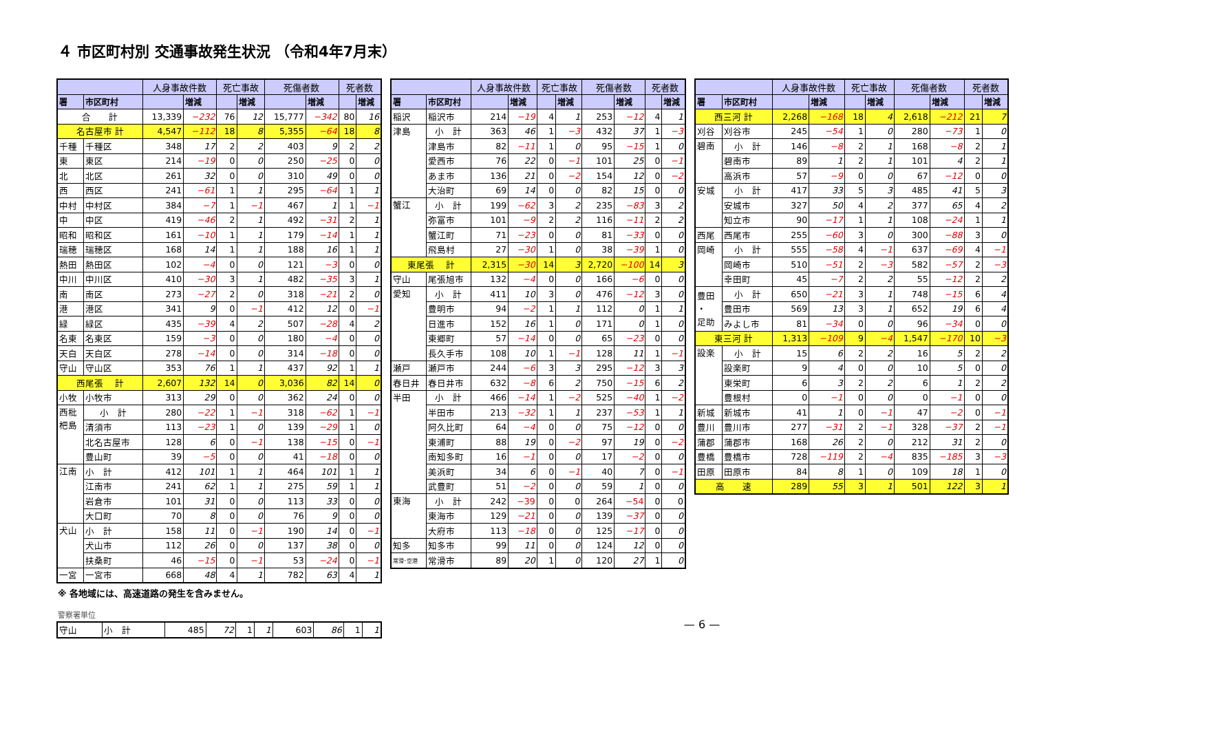４ 市区町村別 交通事故発生状況 （令和4年7月末）
| | | 人身事故件数 | | 死亡事故 | | 死傷者数 | | 死者数 | |
| --- | --- | --- | --- | --- | --- | --- | --- | --- | --- |
| 署 | 市区町村 | | 増減 | | 増減 | | 増減 | | 増減 |
| 合 計 | | 13,339 | −232 | 76 | 12 | 15,777 | −342 | 80 | 16 |
| 名古屋市 計 | | 4,547 | −112 | 18 | 8 | 5,355 | −64 | 18 | 8 |
| 千種 | 千種区 | 348 | 17 | 2 | 2 | 403 | 9 | 2 | 2 |
| 東 | 東区 | 214 | −19 | 0 | 0 | 250 | −25 | 0 | 0 |
| 北 | 北区 | 261 | 32 | 0 | 0 | 310 | 49 | 0 | 0 |
| 西 | 西区 | 241 | −61 | 1 | 1 | 295 | −64 | 1 | 1 |
| 中村 | 中村区 | 384 | −7 | 1 | −1 | 467 | 1 | 1 | −1 |
| 中 | 中区 | 419 | −46 | 2 | 1 | 492 | −31 | 2 | 1 |
| 昭和 | 昭和区 | 161 | −10 | 1 | 1 | 179 | −14 | 1 | 1 |
| 瑞穂 | 瑞穂区 | 168 | 14 | 1 | 1 | 188 | 16 | 1 | 1 |
| 熱田 | 熱田区 | 102 | −4 | 0 | 0 | 121 | −3 | 0 | 0 |
| 中川 | 中川区 | 410 | −30 | 3 | 1 | 482 | −35 | 3 | 1 |
| 南 | 南区 | 273 | −27 | 2 | 0 | 318 | −21 | 2 | 0 |
| 港 | 港区 | 341 | 9 | 0 | −1 | 412 | 12 | 0 | −1 |
| 緑 | 緑区 | 435 | −39 | 4 | 2 | 507 | −28 | 4 | 2 |
| 名東 | 名東区 | 159 | −3 | 0 | 0 | 180 | −4 | 0 | 0 |
| 天白 | 天白区 | 278 | −14 | 0 | 0 | 314 | −18 | 0 | 0 |
| 守山 | 守山区 | 353 | 76 | 1 | 1 | 437 | 92 | 1 | 1 |
| 西尾張 計 | | 2,607 | 132 | 14 | 0 | 3,036 | 82 | 14 | 0 |
| 小牧 | 小牧市 | 313 | 29 | 0 | 0 | 362 | 24 | 0 | 0 |
| 西枇 杷島 | 小 計 | 280 | −22 | 1 | −1 | 318 | −62 | 1 | −1 |
| | 清須市 | 113 | −23 | 1 | 0 | 139 | −29 | 1 | 0 |
| | 北名古屋市 | 128 | 6 | 0 | −1 | 138 | −15 | 0 | −1 |
| | 豊山町 | 39 | −5 | 0 | 0 | 41 | −18 | 0 | 0 |
| 江南 | 小 計 | 412 | 101 | 1 | 1 | 464 | 101 | 1 | 1 |
| | 江南市 | 241 | 62 | 1 | 1 | 275 | 59 | 1 | 1 |
| | 岩倉市 | 101 | 31 | 0 | 0 | 113 | 33 | 0 | 0 |
| | 大口町 | 70 | 8 | 0 | 0 | 76 | 9 | 0 | 0 |
| 犬山 | 小 計 | 158 | 11 | 0 | −1 | 190 | 14 | 0 | −1 |
| | 犬山市 | 112 | 26 | 0 | 0 | 137 | 38 | 0 | 0 |
| | 扶桑町 | 46 | −15 | 0 | −1 | 53 | −24 | 0 | −1 |
| 一宮 | 一宮市 | 668 | 48 | 4 | 1 | 782 | 63 | 4 | 1 |
※ 各地域には、高速道路の発生を含みません。
警察署単位
| 守山 | 小 計 | 485 | 72 | 1 | 1 | 603 | 86 | 1 | 1 |
| | | 人身事故件数 | | 死亡事故 | | 死傷者数 | | 死者数 | |
| --- | --- | --- | --- | --- | --- | --- | --- | --- | --- |
| 署 | 市区町村 | | 増減 | | 増減 | | 増減 | | 増減 |
| 稲沢 | 稲沢市 | 214 | −19 | 4 | 1 | 253 | −12 | 4 | 1 |
| 津島 | 小 計 | 363 | 46 | 1 | −3 | 432 | 37 | 1 | −3 |
| | 津島市 | 82 | −11 | 1 | 0 | 95 | −15 | 1 | 0 |
| | 愛西市 | 76 | 22 | 0 | −1 | 101 | 25 | 0 | −1 |
| | あま市 | 136 | 21 | 0 | −2 | 154 | 12 | 0 | −2 |
| | 大治町 | 69 | 14 | 0 | 0 | 82 | 15 | 0 | 0 |
| 蟹江 | 小 計 | 199 | −62 | 3 | 2 | 235 | −83 | 3 | 2 |
| | 弥富市 | 101 | −9 | 2 | 2 | 116 | −11 | 2 | 2 |
| | 蟹江町 | 71 | −23 | 0 | 0 | 81 | −33 | 0 | 0 |
| | 飛島村 | 27 | −30 | 1 | 0 | 38 | −39 | 1 | 0 |
| 東尾張 計 | | 2,315 | −30 | 14 | 3 | 2,720 | −100 | 14 | 3 |
| 守山 | 尾張旭市 | 132 | −4 | 0 | 0 | 166 | −6 | 0 | 0 |
| 愛知 | 小 計 | 411 | 10 | 3 | 0 | 476 | −12 | 3 | 0 |
| | 豊明市 | 94 | −2 | 1 | 1 | 112 | 0 | 1 | 1 |
| | 日進市 | 152 | 16 | 1 | 0 | 171 | 0 | 1 | 0 |
| | 東郷町 | 57 | −14 | 0 | 0 | 65 | −23 | 0 | 0 |
| | 長久手市 | 108 | 10 | 1 | −1 | 128 | 11 | 1 | −1 |
| 瀬戸 | 瀬戸市 | 244 | −6 | 3 | 3 | 295 | −12 | 3 | 3 |
| 春日井 | 春日井市 | 632 | −8 | 6 | 2 | 750 | −15 | 6 | 2 |
| 半田 | 小 計 | 466 | −14 | 1 | −2 | 525 | −40 | 1 | −2 |
| | 半田市 | 213 | −32 | 1 | 1 | 237 | −53 | 1 | 1 |
| | 阿久比町 | 64 | −4 | 0 | 0 | 75 | −12 | 0 | 0 |
| | 東浦町 | 88 | 19 | 0 | −2 | 97 | 19 | 0 | −2 |
| | 南知多町 | 16 | −1 | 0 | 0 | 17 | −2 | 0 | 0 |
| | 美浜町 | 34 | 6 | 0 | −1 | 40 | 7 | 0 | −1 |
| | 武豊町 | 51 | −2 | 0 | 0 | 59 | 1 | 0 | 0 |
| 東海 | 小 計 | 242 | −39 | 0 | 0 | 264 | −54 | 0 | 0 |
| | 東海市 | 129 | −21 | 0 | 0 | 139 | −37 | 0 | 0 |
| | 大府市 | 113 | −18 | 0 | 0 | 125 | −17 | 0 | 0 |
| 知多 | 知多市 | 99 | 11 | 0 | 0 | 124 | 12 | 0 | 0 |
| 常滑･空港 | 常滑市 | 89 | 20 | 1 | 0 | 120 | 27 | 1 | 0 |
| | | 人身事故件数 | | 死亡事故 | | 死傷者数 | | 死者数 | |
| --- | --- | --- | --- | --- | --- | --- | --- | --- | --- |
| 署 | 市区町村 | | 増減 | | 増減 | | 増減 | | 増減 |
| 西三河 計 | | 2,268 | −168 | 18 | 4 | 2,618 | −212 | 21 | 7 |
| 刈谷 | 刈谷市 | 245 | −54 | 1 | 0 | 280 | −73 | 1 | 0 |
| 碧南 | 小 計 | 146 | −8 | 2 | 1 | 168 | −8 | 2 | 1 |
| | 碧南市 | 89 | 1 | 2 | 1 | 101 | 4 | 2 | 1 |
| | 高浜市 | 57 | −9 | 0 | 0 | 67 | −12 | 0 | 0 |
| 安城 | 小 計 | 417 | 33 | 5 | 3 | 485 | 41 | 5 | 3 |
| | 安城市 | 327 | 50 | 4 | 2 | 377 | 65 | 4 | 2 |
| | 知立市 | 90 | −17 | 1 | 1 | 108 | −24 | 1 | 1 |
| 西尾 | 西尾市 | 255 | −60 | 3 | 0 | 300 | −88 | 3 | 0 |
| 岡崎 | 小 計 | 555 | −58 | 4 | −1 | 637 | −69 | 4 | −1 |
| | 岡崎市 | 510 | −51 | 2 | −3 | 582 | −57 | 2 | −3 |
| | 幸田町 | 45 | −7 | 2 | 2 | 55 | −12 | 2 | 2 |
| 豊田 ・ 足助 | 小 計 | 650 | −21 | 3 | 1 | 748 | −15 | 6 | 4 |
| | 豊田市 | 569 | 13 | 3 | 1 | 652 | 19 | 6 | 4 |
| | みよし市 | 81 | −34 | 0 | 0 | 96 | −34 | 0 | 0 |
| 東三河 計 | | 1,313 | −109 | 9 | −4 | 1,547 | −170 | 10 | −3 |
| 設楽 | 小 計 | 15 | 6 | 2 | 2 | 16 | 5 | 2 | 2 |
| | 設楽町 | 9 | 4 | 0 | 0 | 10 | 5 | 0 | 0 |
| | 東栄町 | 6 | 3 | 2 | 2 | 6 | 1 | 2 | 2 |
| | 豊根村 | 0 | −1 | 0 | 0 | 0 | −1 | 0 | 0 |
| 新城 | 新城市 | 41 | 1 | 0 | −1 | 47 | −2 | 0 | −1 |
| 豊川 | 豊川市 | 277 | −31 | 2 | −1 | 328 | −37 | 2 | −1 |
| 蒲郡 | 蒲郡市 | 168 | 26 | 2 | 0 | 212 | 31 | 2 | 0 |
| 豊橋 | 豊橋市 | 728 | −119 | 2 | −4 | 835 | −185 | 3 | −3 |
| 田原 | 田原市 | 84 | 8 | 1 | 0 | 109 | 18 | 1 | 0 |
| 高 速 | | 289 | 55 | 3 | 1 | 501 | 122 | 3 | 1 |
— 6 —